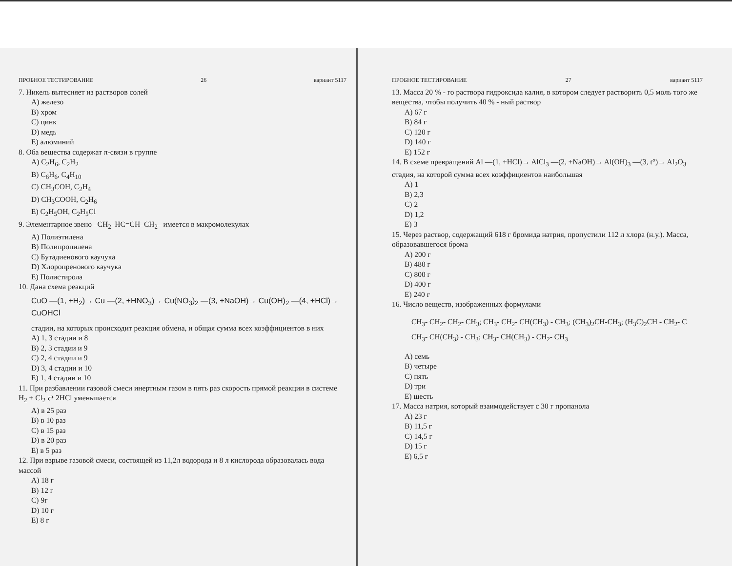ПРОБНОЕ ТЕСТИРОВАНИЕ 26 вариант 5117
7. Никель вытесняет из растворов солей
A) железо
B) хром
C) цинк
D) медь
E) алюминий
8. Оба вещества содержат π-связи в группе
A) C<sub>2</sub>H<sub>6</sub>, C<sub>2</sub>H<sub>2</sub>
B) C<sub>6</sub>H<sub>6</sub>, C<sub>4</sub>H<sub>10</sub>
C) CH<sub>3</sub>COH, C<sub>2</sub>H<sub>4</sub>
D) CH<sub>3</sub>COOH, C<sub>2</sub>H<sub>6</sub>
E) C<sub>2</sub>H<sub>5</sub>OH, C<sub>2</sub>H<sub>5</sub>Cl
9. Элементарное звено –CH<sub>2</sub>–HC=CH–CH<sub>2</sub>– имеется в макромолекулах
A) Полиэтилена
B) Полипропилена
C) Бутадиенового каучука
D) Хлоропренового каучука
E) Полистирола
10. Дана схема реакций
CuO —(1, +H<sub>2</sub>)→ Cu —(2, +HNO<sub>3</sub>)→ Cu(NO<sub>3</sub>)<sub>2</sub> —(3, +NaOH)→ Cu(OH)<sub>2</sub> —(4, +HCl)→ CuOHCl
стадии, на которых происходит реакция обмена, и общая сумма всех коэффициентов в них
A) 1, 3 стадии и 8
B) 2, 3 стадии и 9
C) 2, 4 стадии и 9
D) 3, 4 стадии и 10
E) 1, 4 стадии и 10
11. При разбавлении газовой смеси инертным газом в пять раз скорость прямой реакции в системе H<sub>2</sub> + Cl<sub>2</sub> ⇄ 2HCl уменьшается
A) в 25 раз
B) в 10 раз
C) в 15 раз
D) в 20 раз
E) в 5 раз
12. При взрыве газовой смеси, состоящей из 11,2л водорода и 8 л кислорода образовалась вода массой
A) 18 г
B) 12 г
C) 9г
D) 10 г
E) 8 г
ПРОБНОЕ ТЕСТИРОВАНИЕ 27 вариант 5117
13. Масса 20 % - го раствора гидроксида калия, в котором следует растворить 0,5 моль того же вещества, чтобы получить 40 % - ный раствор
A) 67 г
B) 84 г
C) 120 г
D) 140 г
E) 152 г
14. В схеме превращений Al —(1, +HCl)→ AlCl<sub>3</sub> —(2, +NaOH)→ Al(OH)<sub>3</sub> —(3, t°)→ Al<sub>2</sub>O<sub>3</sub> стадия, на которой сумма всех коэффициентов наибольшая
A) 1
B) 2,3
C) 2
D) 1,2
E) 3
15. Через раствор, содержащий 618 г бромида натрия, пропустили 112 л хлора (н.у.). Масса, образовавшегося брома
A) 200 г
B) 480 г
C) 800 г
D) 400 г
E) 240 г
16. Число веществ, изображенных формулами
CH<sub>3</sub>- CH<sub>2</sub>- CH<sub>2</sub>- CH<sub>3</sub>; CH<sub>3</sub>- CH<sub>2</sub>- CH(CH<sub>3</sub>) - CH<sub>3</sub>; (CH<sub>3</sub>)<sub>2</sub>CH-CH<sub>3</sub>; (H<sub>3</sub>C)<sub>2</sub>CH - CH<sub>2</sub>- C
CH<sub>3</sub>- CH(CH<sub>3</sub>) - CH<sub>3</sub>; CH<sub>3</sub>- CH(CH<sub>3</sub>) - CH<sub>2</sub>- CH<sub>3</sub>
A) семь
B) четыре
C) пять
D) три
E) шесть
17. Масса натрия, который взаимодействует с 30 г пропанола
A) 23 г
B) 11,5 г
C) 14,5 г
D) 15 г
E) 6,5 г